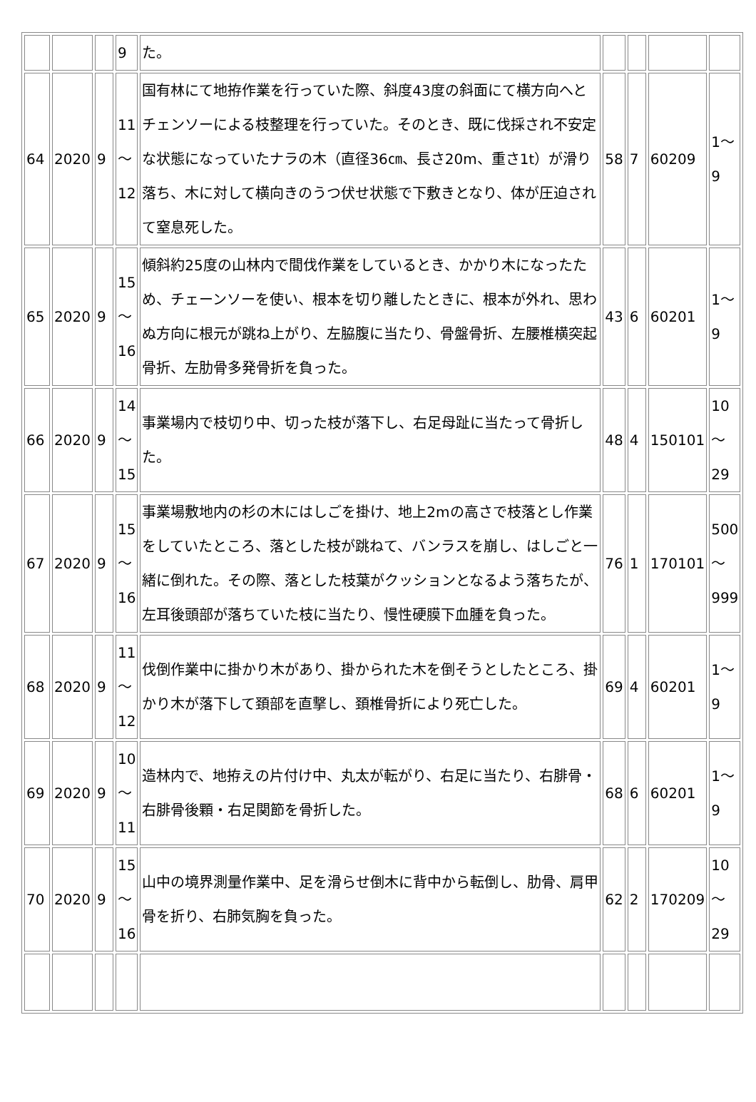| | | | 9 | た。 | | | | |
| 64 | 2020 | 9 | 11 ～ 12 | 国有林にて地拵作業を行っていた際、斜度43度の斜面にて横方向へとチェンソーによる枝整理を行っていた。そのとき、既に伐採され不安定な状態になっていたナラの木（直径36㎝、長さ20m、重さ1t）が滑り落ち、木に対して横向きのうつ伏せ状態で下敷きとなり、体が圧迫されて窒息死した。 | 58 | 7 | 60209 | 1～ 9 |
| 65 | 2020 | 9 | 15 ～ 16 | 傾斜約25度の山林内で間伐作業をしているとき、かかり木になったため、チェーンソーを使い、根本を切り離したときに、根本が外れ、思わぬ方向に根元が跳ね上がり、左脇腹に当たり、骨盤骨折、左腰椎横突起骨折、左肋骨多発骨折を負った。 | 43 | 6 | 60201 | 1～ 9 |
| 66 | 2020 | 9 | 14 ～ 15 | 事業場内で枝切り中、切った枝が落下し、右足母趾に当たって骨折した。 | 48 | 4 | 150101 | 10 ～ 29 |
| 67 | 2020 | 9 | 15 ～ 16 | 事業場敷地内の杉の木にはしごを掛け、地上2mの高さで枝落とし作業をしていたところ、落とした枝が跳ねて、バンラスを崩し、はしごと一緒に倒れた。その際、落とした枝葉がクッションとなるよう落ちたが、左耳後頭部が落ちていた枝に当たり、慢性硬膜下血腫を負った。 | 76 | 1 | 170101 | 500 ～ 999 |
| 68 | 2020 | 9 | 11 ～ 12 | 伐倒作業中に掛かり木があり、掛かられた木を倒そうとしたところ、掛かり木が落下して頚部を直撃し、頚椎骨折により死亡した。 | 69 | 4 | 60201 | 1～ 9 |
| 69 | 2020 | 9 | 10 ～ 11 | 造林内で、地拵えの片付け中、丸太が転がり、右足に当たり、右腓骨・右腓骨後顆・右足関節を骨折した。 | 68 | 6 | 60201 | 1～ 9 |
| 70 | 2020 | 9 | 15 ～ 16 | 山中の境界測量作業中、足を滑らせ倒木に背中から転倒し、肋骨、肩甲骨を折り、右肺気胸を負った。 | 62 | 2 | 170209 | 10 ～ 29 |